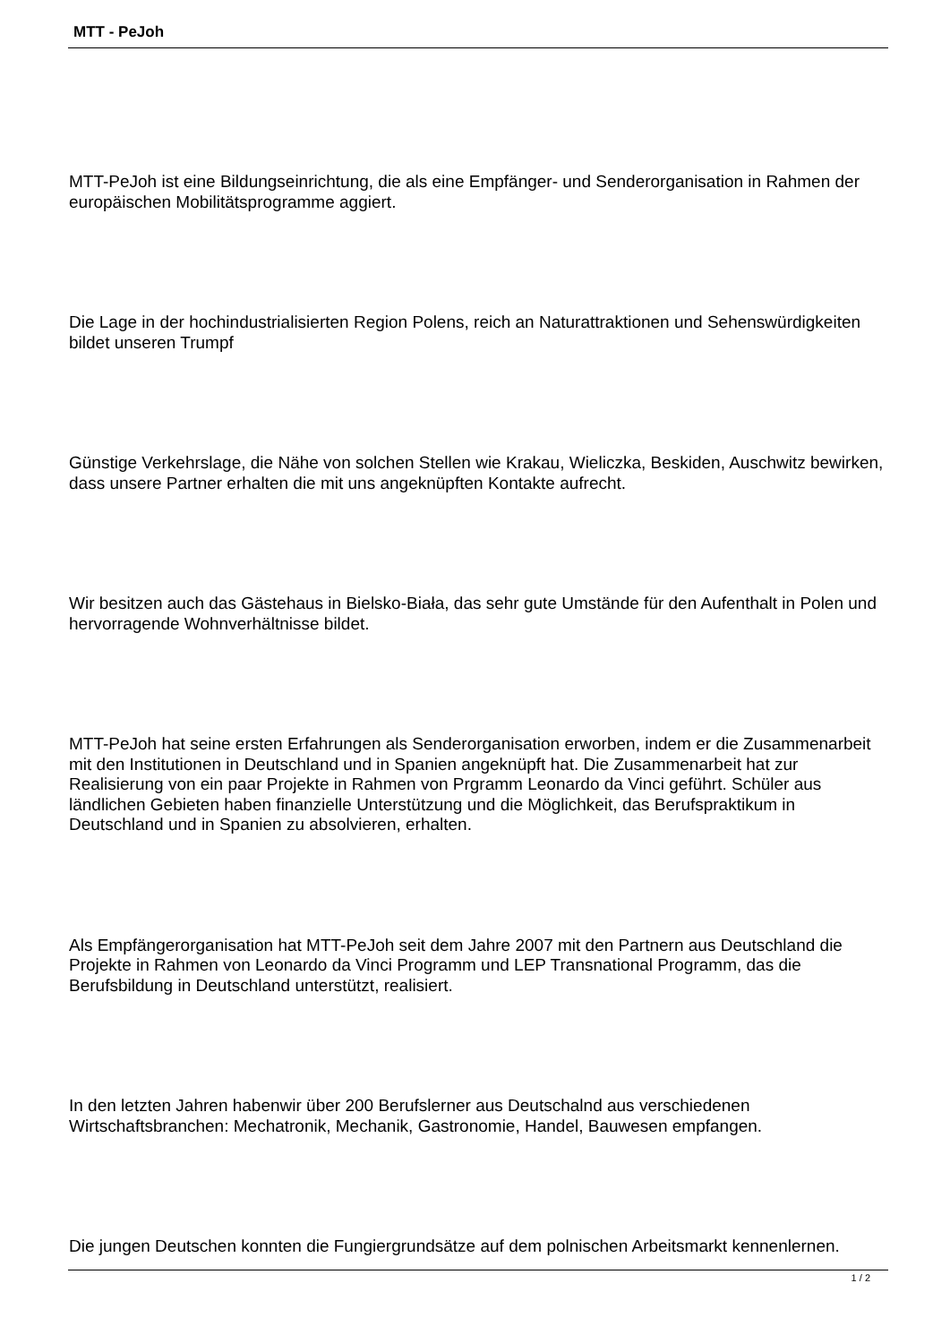MTT - PeJoh
MTT-PeJoh ist eine Bildungseinrichtung, die als eine Empfänger- und Senderorganisation in Rahmen der europäischen Mobilitätsprogramme aggiert.
Die Lage in der hochindustrialisierten Region Polens, reich an Naturattraktionen und Sehenswürdigkeiten bildet unseren Trumpf
Günstige Verkehrslage, die Nähe von solchen Stellen wie Krakau, Wieliczka, Beskiden, Auschwitz bewirken, dass unsere Partner erhalten die mit uns angeknüpften Kontakte aufrecht.
Wir besitzen auch das Gästehaus in Bielsko-Biała, das sehr gute Umstände für den Aufenthalt in Polen und hervorragende Wohnverhältnisse bildet.
MTT-PeJoh hat seine ersten Erfahrungen als Senderorganisation erworben, indem er die Zusammenarbeit mit den Institutionen in Deutschland und in Spanien angeknüpft hat. Die Zusammenarbeit hat zur Realisierung von ein paar Projekte in Rahmen von Prgramm Leonardo da Vinci geführt. Schüler aus ländlichen Gebieten haben finanzielle Unterstützung und die Möglichkeit, das Berufspraktikum in Deutschland und in Spanien zu absolvieren, erhalten.
Als Empfängerorganisation hat MTT-PeJoh seit dem Jahre 2007 mit den Partnern aus Deutschland die Projekte in Rahmen von Leonardo da Vinci Programm und LEP Transnational Programm, das die Berufsbildung in Deutschland unterstützt, realisiert.
In den letzten Jahren habenwir über 200 Berufslerner aus Deutschalnd aus verschiedenen Wirtschaftsbranchen: Mechatronik, Mechanik, Gastronomie, Handel, Bauwesen empfangen.
Die jungen Deutschen konnten die Fungiergrundsätze auf dem polnischen Arbeitsmarkt kennenlernen.
1 / 2